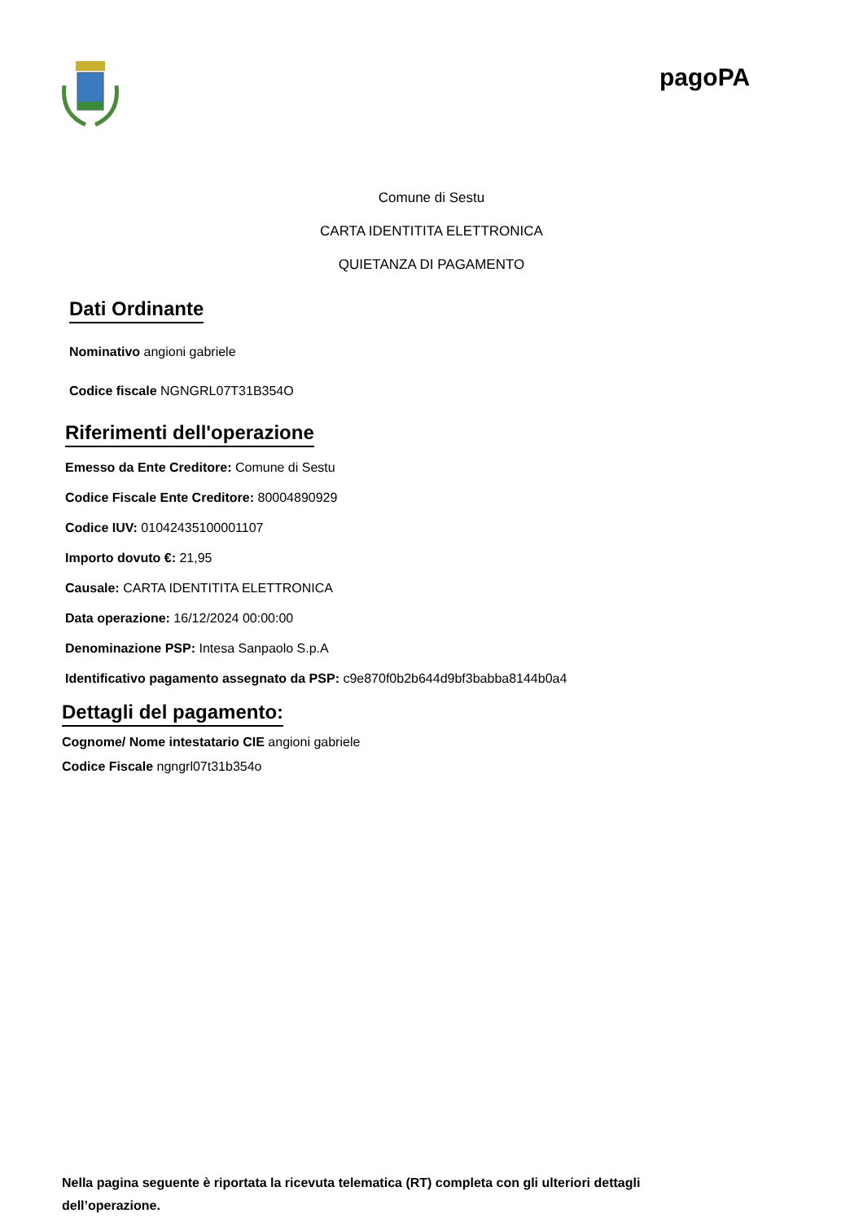pagoPA
Comune di Sestu
CARTA IDENTITITA ELETTRONICA
QUIETANZA DI PAGAMENTO
Dati Ordinante
Nominativo angioni gabriele
Codice fiscale NGNGRL07T31B354O
Riferimenti dell'operazione
Emesso da Ente Creditore: Comune di Sestu
Codice Fiscale Ente Creditore: 80004890929
Codice IUV: 01042435100001107
Importo dovuto €: 21,95
Causale: CARTA IDENTITITA ELETTRONICA
Data operazione: 16/12/2024 00:00:00
Denominazione PSP: Intesa Sanpaolo S.p.A
Identificativo pagamento assegnato da PSP: c9e870f0b2b644d9bf3babba8144b0a4
Dettagli del pagamento:
Cognome/ Nome intestatario CIE angioni gabriele
Codice Fiscale ngngrl07t31b354o
Nella pagina seguente è riportata la ricevuta telematica (RT) completa con gli ulteriori dettagli dell’operazione.